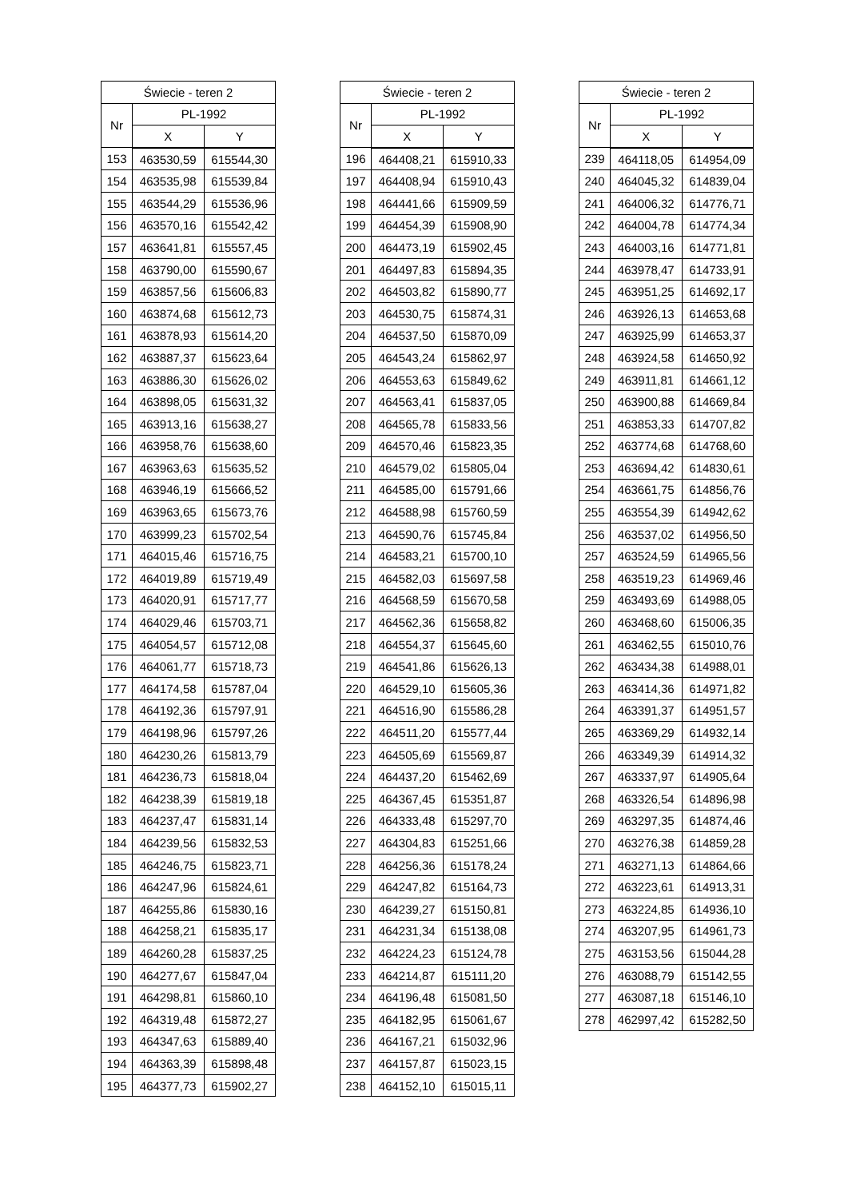| Świecie - teren 2 | | |
| --- | --- | --- |
| Nr | PL-1992 | |
| | X | Y |
| 153 | 463530,59 | 615544,30 |
| 154 | 463535,98 | 615539,84 |
| 155 | 463544,29 | 615536,96 |
| 156 | 463570,16 | 615542,42 |
| 157 | 463641,81 | 615557,45 |
| 158 | 463790,00 | 615590,67 |
| 159 | 463857,56 | 615606,83 |
| 160 | 463874,68 | 615612,73 |
| 161 | 463878,93 | 615614,20 |
| 162 | 463887,37 | 615623,64 |
| 163 | 463886,30 | 615626,02 |
| 164 | 463898,05 | 615631,32 |
| 165 | 463913,16 | 615638,27 |
| 166 | 463958,76 | 615638,60 |
| 167 | 463963,63 | 615635,52 |
| 168 | 463946,19 | 615666,52 |
| 169 | 463963,65 | 615673,76 |
| 170 | 463999,23 | 615702,54 |
| 171 | 464015,46 | 615716,75 |
| 172 | 464019,89 | 615719,49 |
| 173 | 464020,91 | 615717,77 |
| 174 | 464029,46 | 615703,71 |
| 175 | 464054,57 | 615712,08 |
| 176 | 464061,77 | 615718,73 |
| 177 | 464174,58 | 615787,04 |
| 178 | 464192,36 | 615797,91 |
| 179 | 464198,96 | 615797,26 |
| 180 | 464230,26 | 615813,79 |
| 181 | 464236,73 | 615818,04 |
| 182 | 464238,39 | 615819,18 |
| 183 | 464237,47 | 615831,14 |
| 184 | 464239,56 | 615832,53 |
| 185 | 464246,75 | 615823,71 |
| 186 | 464247,96 | 615824,61 |
| 187 | 464255,86 | 615830,16 |
| 188 | 464258,21 | 615835,17 |
| 189 | 464260,28 | 615837,25 |
| 190 | 464277,67 | 615847,04 |
| 191 | 464298,81 | 615860,10 |
| 192 | 464319,48 | 615872,27 |
| 193 | 464347,63 | 615889,40 |
| 194 | 464363,39 | 615898,48 |
| 195 | 464377,73 | 615902,27 |
| Świecie - teren 2 | | |
| --- | --- | --- |
| Nr | PL-1992 | |
| | X | Y |
| 196 | 464408,21 | 615910,33 |
| 197 | 464408,94 | 615910,43 |
| 198 | 464441,66 | 615909,59 |
| 199 | 464454,39 | 615908,90 |
| 200 | 464473,19 | 615902,45 |
| 201 | 464497,83 | 615894,35 |
| 202 | 464503,82 | 615890,77 |
| 203 | 464530,75 | 615874,31 |
| 204 | 464537,50 | 615870,09 |
| 205 | 464543,24 | 615862,97 |
| 206 | 464553,63 | 615849,62 |
| 207 | 464563,41 | 615837,05 |
| 208 | 464565,78 | 615833,56 |
| 209 | 464570,46 | 615823,35 |
| 210 | 464579,02 | 615805,04 |
| 211 | 464585,00 | 615791,66 |
| 212 | 464588,98 | 615760,59 |
| 213 | 464590,76 | 615745,84 |
| 214 | 464583,21 | 615700,10 |
| 215 | 464582,03 | 615697,58 |
| 216 | 464568,59 | 615670,58 |
| 217 | 464562,36 | 615658,82 |
| 218 | 464554,37 | 615645,60 |
| 219 | 464541,86 | 615626,13 |
| 220 | 464529,10 | 615605,36 |
| 221 | 464516,90 | 615586,28 |
| 222 | 464511,20 | 615577,44 |
| 223 | 464505,69 | 615569,87 |
| 224 | 464437,20 | 615462,69 |
| 225 | 464367,45 | 615351,87 |
| 226 | 464333,48 | 615297,70 |
| 227 | 464304,83 | 615251,66 |
| 228 | 464256,36 | 615178,24 |
| 229 | 464247,82 | 615164,73 |
| 230 | 464239,27 | 615150,81 |
| 231 | 464231,34 | 615138,08 |
| 232 | 464224,23 | 615124,78 |
| 233 | 464214,87 | 615111,20 |
| 234 | 464196,48 | 615081,50 |
| 235 | 464182,95 | 615061,67 |
| 236 | 464167,21 | 615032,96 |
| 237 | 464157,87 | 615023,15 |
| 238 | 464152,10 | 615015,11 |
| Świecie - teren 2 | | |
| --- | --- | --- |
| Nr | PL-1992 | |
| | X | Y |
| 239 | 464118,05 | 614954,09 |
| 240 | 464045,32 | 614839,04 |
| 241 | 464006,32 | 614776,71 |
| 242 | 464004,78 | 614774,34 |
| 243 | 464003,16 | 614771,81 |
| 244 | 463978,47 | 614733,91 |
| 245 | 463951,25 | 614692,17 |
| 246 | 463926,13 | 614653,68 |
| 247 | 463925,99 | 614653,37 |
| 248 | 463924,58 | 614650,92 |
| 249 | 463911,81 | 614661,12 |
| 250 | 463900,88 | 614669,84 |
| 251 | 463853,33 | 614707,82 |
| 252 | 463774,68 | 614768,60 |
| 253 | 463694,42 | 614830,61 |
| 254 | 463661,75 | 614856,76 |
| 255 | 463554,39 | 614942,62 |
| 256 | 463537,02 | 614956,50 |
| 257 | 463524,59 | 614965,56 |
| 258 | 463519,23 | 614969,46 |
| 259 | 463493,69 | 614988,05 |
| 260 | 463468,60 | 615006,35 |
| 261 | 463462,55 | 615010,76 |
| 262 | 463434,38 | 614988,01 |
| 263 | 463414,36 | 614971,82 |
| 264 | 463391,37 | 614951,57 |
| 265 | 463369,29 | 614932,14 |
| 266 | 463349,39 | 614914,32 |
| 267 | 463337,97 | 614905,64 |
| 268 | 463326,54 | 614896,98 |
| 269 | 463297,35 | 614874,46 |
| 270 | 463276,38 | 614859,28 |
| 271 | 463271,13 | 614864,66 |
| 272 | 463223,61 | 614913,31 |
| 273 | 463224,85 | 614936,10 |
| 274 | 463207,95 | 614961,73 |
| 275 | 463153,56 | 615044,28 |
| 276 | 463088,79 | 615142,55 |
| 277 | 463087,18 | 615146,10 |
| 278 | 462997,42 | 615282,50 |